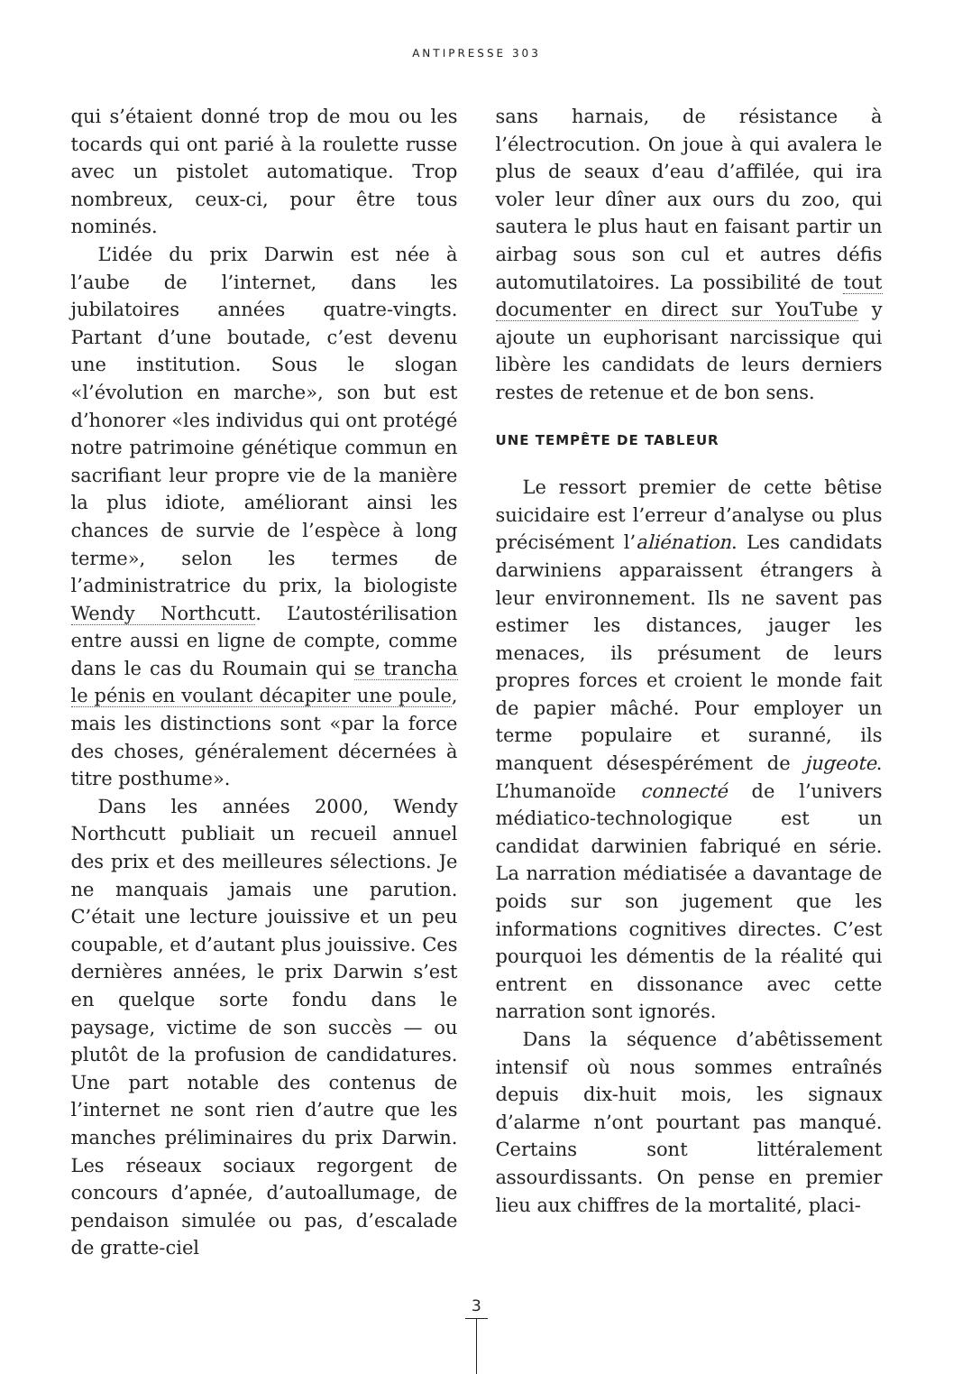ANTIPRESSE 303
qui s’étaient donné trop de mou ou les tocards qui ont parié à la roulette russe avec un pistolet automatique. Trop nombreux, ceux-ci, pour être tous nominés.
L’idée du prix Darwin est née à l’aube de l’internet, dans les jubilatoires années quatre-vingts. Partant d’une boutade, c’est devenu une institution. Sous le slogan «l’évolution en marche», son but est d’honorer «les individus qui ont protégé notre patrimoine génétique commun en sacrifiant leur propre vie de la manière la plus idiote, améliorant ainsi les chances de survie de l’espèce à long terme», selon les termes de l’administratrice du prix, la biologiste Wendy Northcutt. L’autostérilisation entre aussi en ligne de compte, comme dans le cas du Roumain qui se trancha le pénis en voulant décapiter une poule, mais les distinctions sont «par la force des choses, généralement décernées à titre posthume».
Dans les années 2000, Wendy Northcutt publiait un recueil annuel des prix et des meilleures sélections. Je ne manquais jamais une parution. C’était une lecture jouissive et un peu coupable, et d’autant plus jouissive. Ces dernières années, le prix Darwin s’est en quelque sorte fondu dans le paysage, victime de son succès — ou plutôt de la profusion de candidatures. Une part notable des contenus de l’internet ne sont rien d’autre que les manches préliminaires du prix Darwin. Les réseaux sociaux regorgent de concours d’apnée, d’autoallumage, de pendaison simulée ou pas, d’escalade de gratte-ciel
sans harnais, de résistance à l’électrocution. On joue à qui avalera le plus de seaux d’eau d’affilée, qui ira voler leur dîner aux ours du zoo, qui sautera le plus haut en faisant partir un airbag sous son cul et autres défis automutilatoires. La possibilité de tout documenter en direct sur YouTube y ajoute un euphorisant narcissique qui libère les candidats de leurs derniers restes de retenue et de bon sens.
UNE TEMPÊTE DE TABLEUR
Le ressort premier de cette bêtise suicidaire est l’erreur d’analyse ou plus précisément l’aliénation. Les candidats darwiniens apparaissent étrangers à leur environnement. Ils ne savent pas estimer les distances, jauger les menaces, ils présument de leurs propres forces et croient le monde fait de papier mâché. Pour employer un terme populaire et suranné, ils manquent désespérément de jugeote. L’humanoïde connecté de l’univers médiatico-technologique est un candidat darwinien fabriqué en série. La narration médiatisée a davantage de poids sur son jugement que les informations cognitives directes. C’est pourquoi les démentis de la réalité qui entrent en dissonance avec cette narration sont ignorés.
Dans la séquence d’abêtissement intensif où nous sommes entraînés depuis dix-huit mois, les signaux d’alarme n’ont pourtant pas manqué. Certains sont littéralement assourdissants. On pense en premier lieu aux chiffres de la mortalité, placi-
3